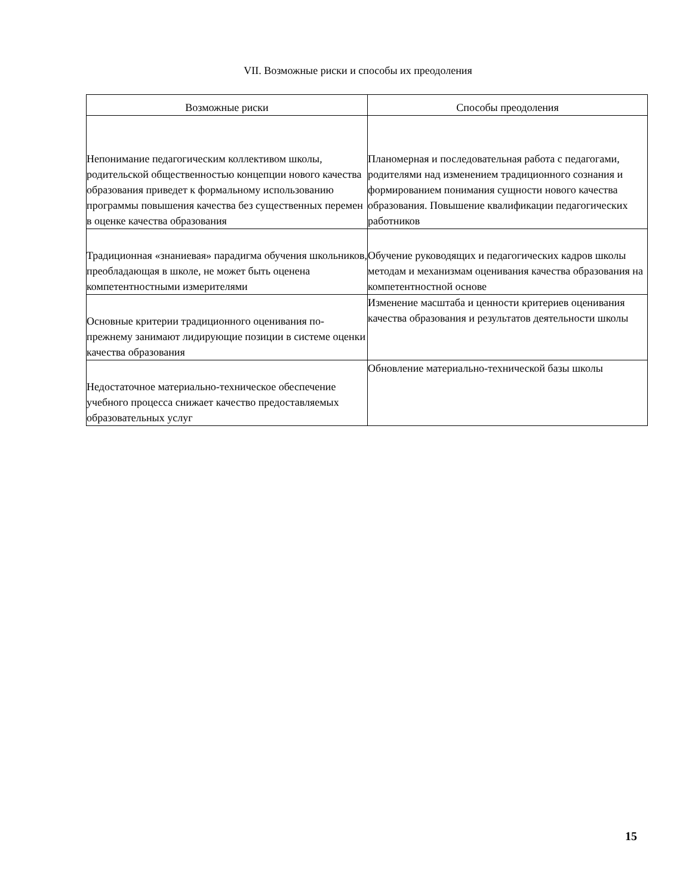VII. Возможные риски и способы их преодоления
| Возможные риски | Способы преодоления |
| --- | --- |
| Непонимание педагогическим коллективом школы, родительской общественностью концепции нового качества образования приведет к формальному использованию программы повышения качества без существенных перемен в оценке качества образования | Планомерная и последовательная работа с педагогами, родителями над изменением традиционного сознания и формированием понимания сущности нового качества образования. Повышение квалификации педагогических работников |
| Традиционная «знаниевая» парадигма обучения школьников, преобладающая в школе, не может быть оценена компетентностными измерителями | Обучение руководящих и педагогических кадров школы методам и механизмам оценивания качества образования на компетентностной основе |
| Основные критерии традиционного оценивания по-прежнему занимают лидирующие позиции в системе оценки качества образования | Изменение масштаба и ценности критериев оценивания качества образования и результатов деятельности школы |
| Недостаточное материально-техническое обеспечение учебного процесса снижает качество предоставляемых образовательных услуг | Обновление материально-технической базы школы |
15